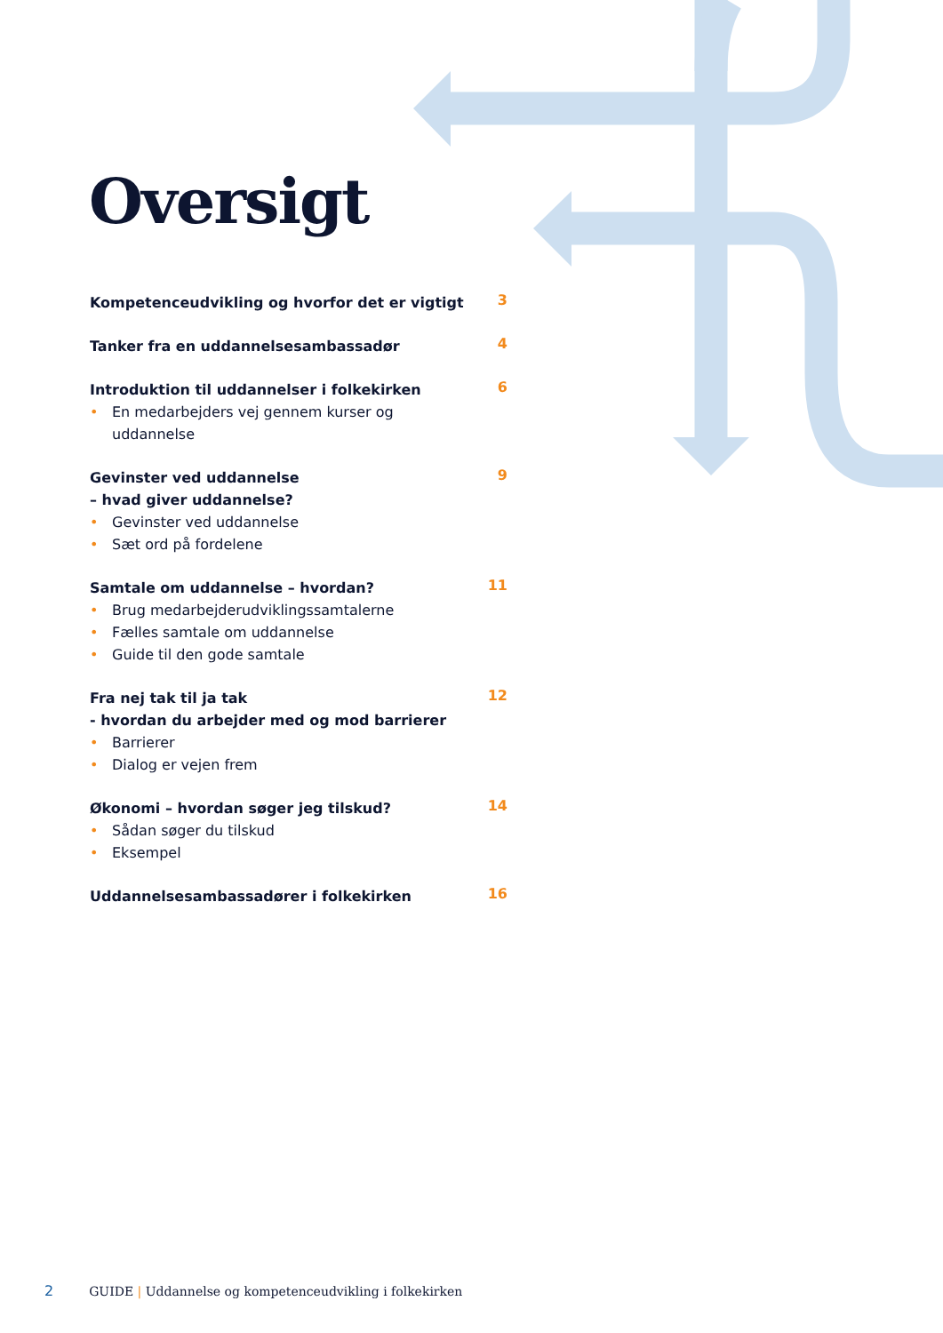Oversigt
Kompetenceudvikling og hvorfor det er vigtigt
3
Tanker fra en uddannelsesambassadør
4
Introduktion til uddannelser i folkekirken
• En medarbejders vej gennem kurser og uddannelse
6
Gevinster ved uddannelse
– hvad giver uddannelse?
• Gevinster ved uddannelse
• Sæt ord på fordelene
9
Samtale om uddannelse – hvordan?
• Brug medarbejderudviklingssamtalerne
• Fælles samtale om uddannelse
• Guide til den gode samtale
11
Fra nej tak til ja tak
- hvordan du arbejder med og mod barrierer
• Barrierer
• Dialog er vejen frem
12
Økonomi – hvordan søger jeg tilskud?
• Sådan søger du tilskud
• Eksempel
14
Uddannelsesambassadører i folkekirken
16
2 GUIDE | Uddannelse og kompetenceudvikling i folkekirken